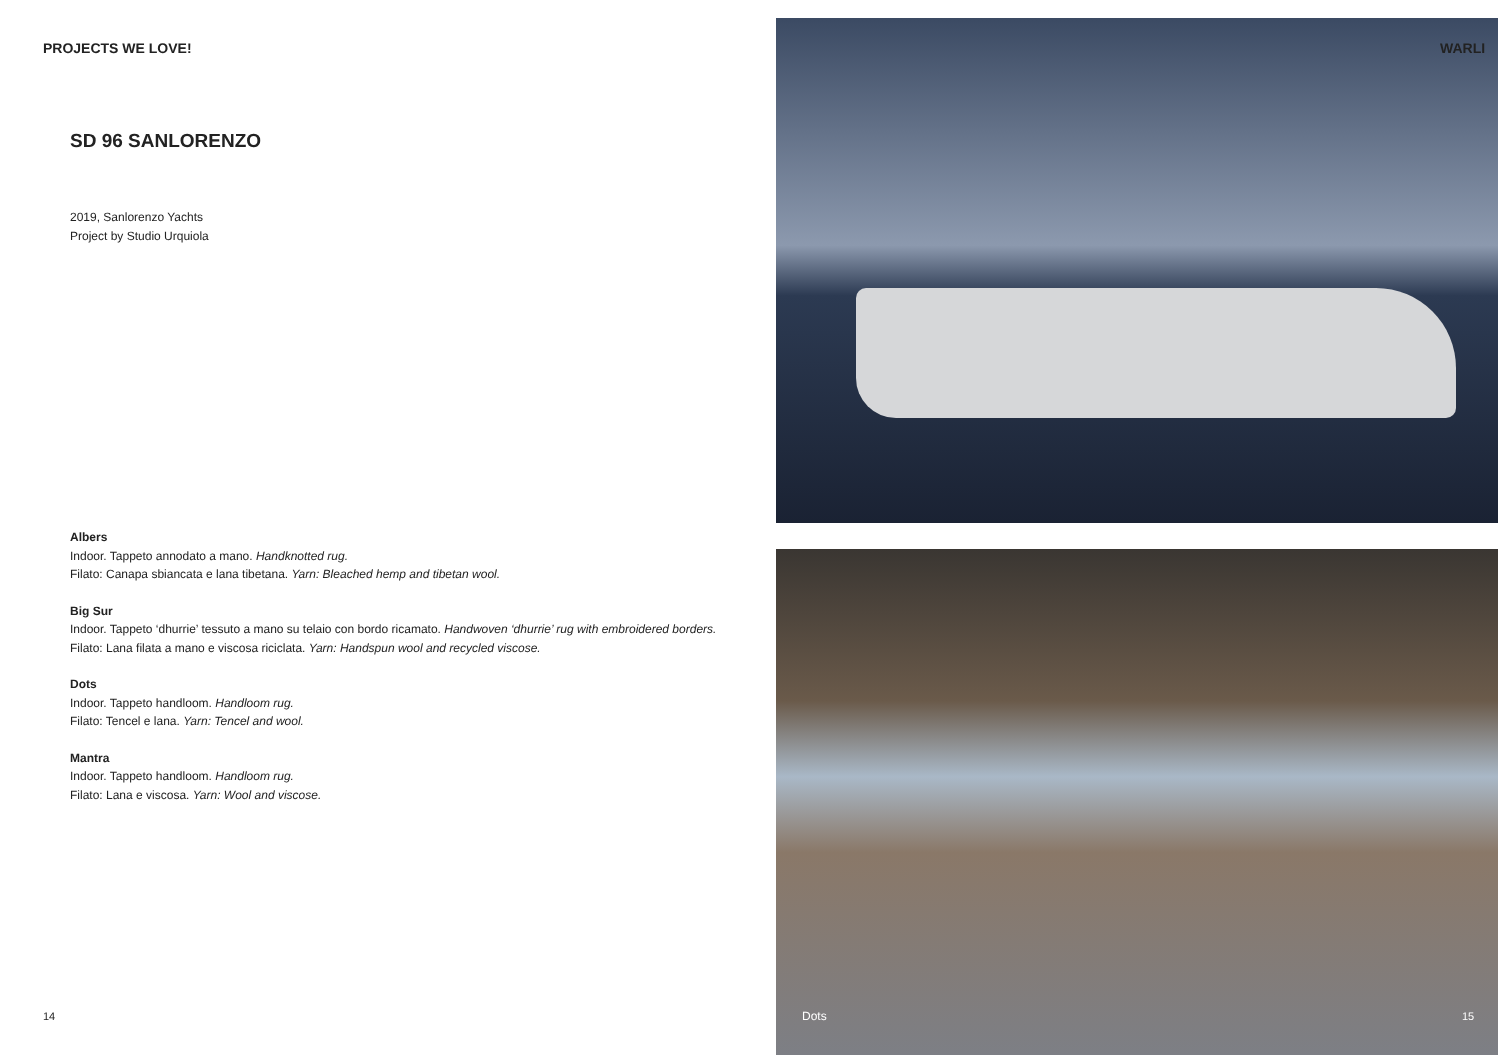PROJECTS WE LOVE!
SD 96 SANLORENZO
2019, Sanlorenzo Yachts
Project by Studio Urquiola
Albers
Indoor. Tappeto annodato a mano. Handknotted rug.
Filato: Canapa sbiancata e lana tibetana. Yarn: Bleached hemp and tibetan wool.
Big Sur
Indoor. Tappeto ‘dhurrie’ tessuto a mano su telaio con bordo ricamato. Handwoven ‘dhurrie’ rug with embroidered borders.
Filato: Lana filata a mano e viscosa riciclata. Yarn: Handspun wool and recycled viscose.
Dots
Indoor. Tappeto handloom. Handloom rug.
Filato: Tencel e lana. Yarn: Tencel and wool.
Mantra
Indoor. Tappeto handloom. Handloom rug.
Filato: Lana e viscosa. Yarn: Wool and viscose.
14
WARLI
Dots
15